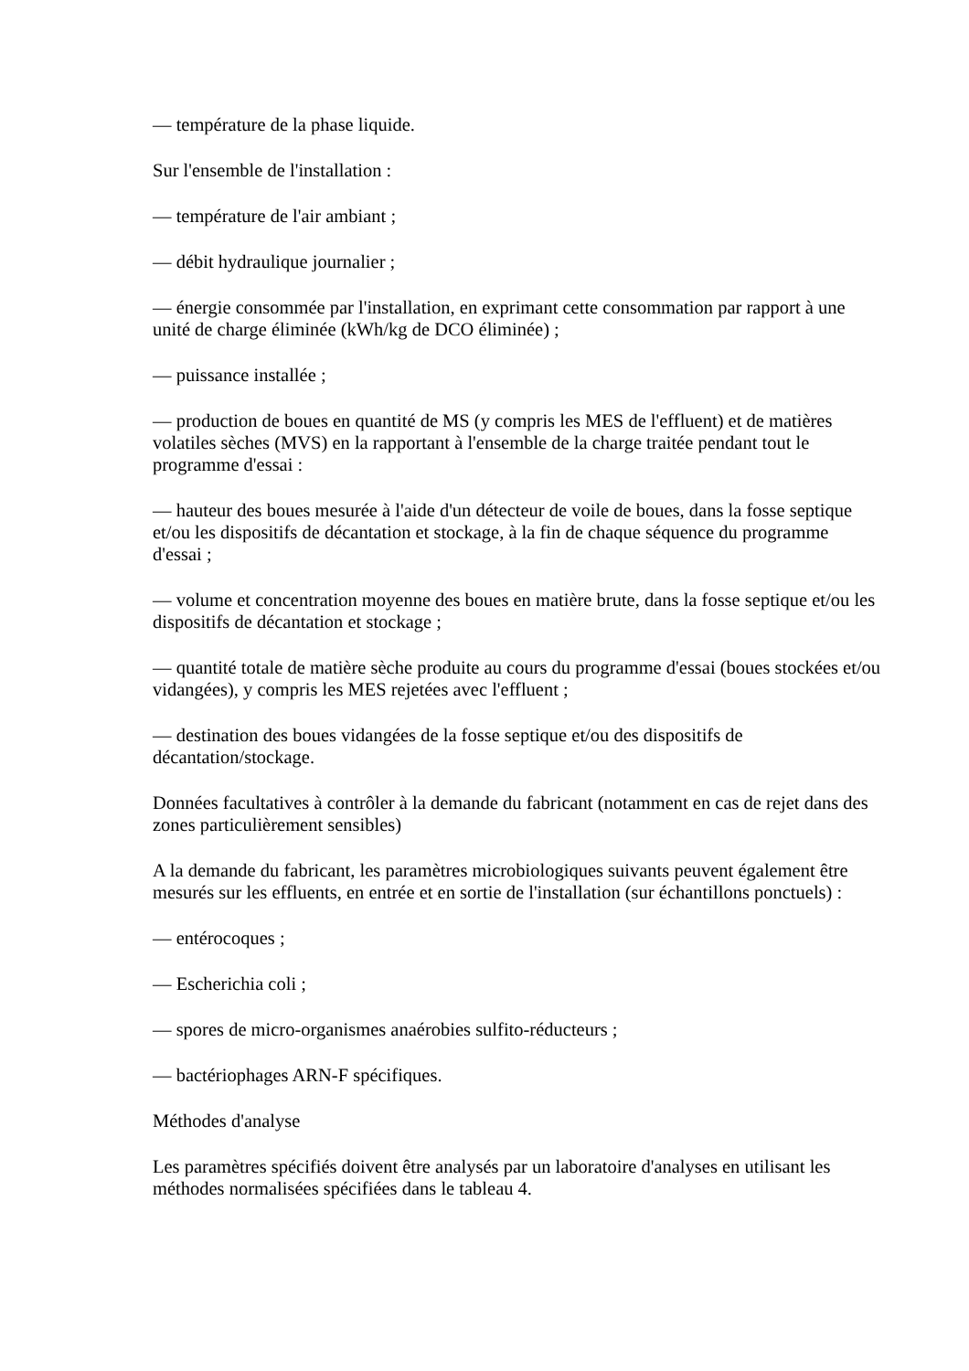— température de la phase liquide.
Sur l'ensemble de l'installation :
— température de l'air ambiant ;
— débit hydraulique journalier ;
— énergie consommée par l'installation, en exprimant cette consommation par rapport à une unité de charge éliminée (kWh/kg de DCO éliminée) ;
— puissance installée ;
— production de boues en quantité de MS (y compris les MES de l'effluent) et de matières volatiles sèches (MVS) en la rapportant à l'ensemble de la charge traitée pendant tout le programme d'essai :
— hauteur des boues mesurée à l'aide d'un détecteur de voile de boues, dans la fosse septique et/ou les dispositifs de décantation et stockage, à la fin de chaque séquence du programme d'essai ;
— volume et concentration moyenne des boues en matière brute, dans la fosse septique et/ou les dispositifs de décantation et stockage ;
— quantité totale de matière sèche produite au cours du programme d'essai (boues stockées et/ou vidangées), y compris les MES rejetées avec l'effluent ;
— destination des boues vidangées de la fosse septique et/ou des dispositifs de décantation/stockage.
Données facultatives à contrôler à la demande du fabricant (notamment en cas de rejet dans des zones particulièrement sensibles)
A la demande du fabricant, les paramètres microbiologiques suivants peuvent également être mesurés sur les effluents, en entrée et en sortie de l'installation (sur échantillons ponctuels) :
— entérocoques ;
— Escherichia coli ;
— spores de micro-organismes anaérobies sulfito-réducteurs ;
— bactériophages ARN-F spécifiques.
Méthodes d'analyse
Les paramètres spécifiés doivent être analysés par un laboratoire d'analyses en utilisant les méthodes normalisées spécifiées dans le tableau 4.